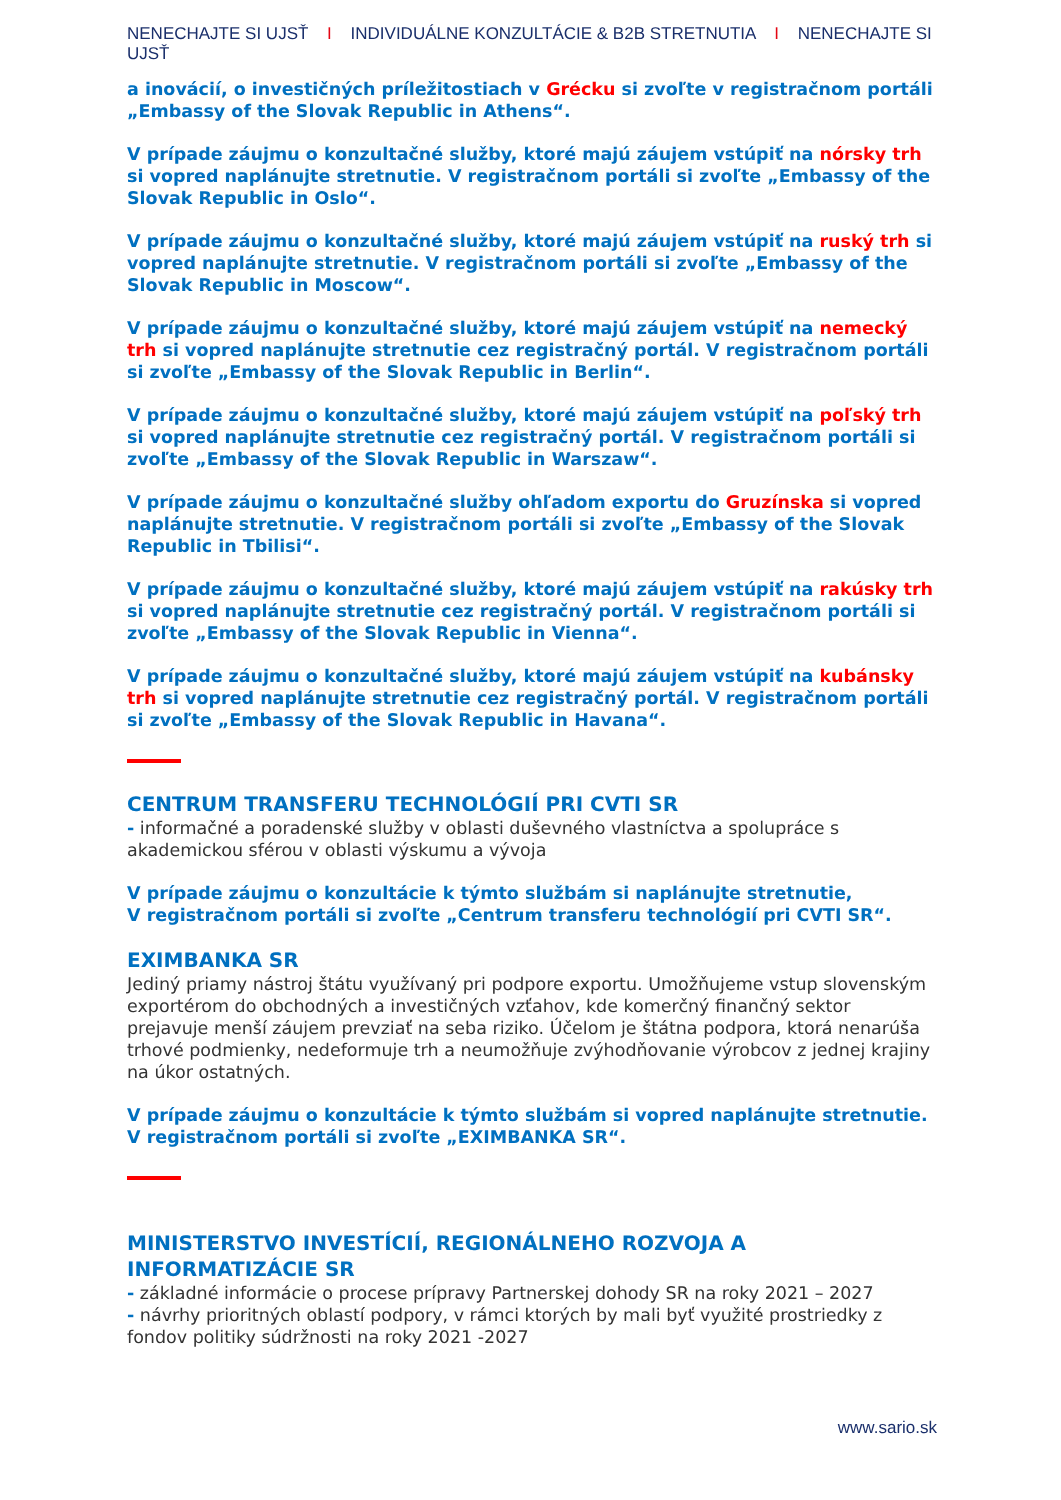NENECHAJTE SI UJSŤ I INDIVIDUÁLNE KONZULTÁCIE & B2B STRETNUTIA I NENECHAJTE SI UJSŤ
a inovácií, o investičných príležitostiach v Grécku si zvoľte v registračnom portáli „Embassy of the Slovak Republic in Athens“.
V prípade záujmu o konzultačné služby, ktoré majú záujem vstúpiť na nórsky trh si vopred naplánujte stretnutie. V registračnom portáli si zvoľte „Embassy of the Slovak Republic in Oslo“.
V prípade záujmu o konzultačné služby, ktoré majú záujem vstúpiť na ruský trh si vopred naplánujte stretnutie. V registračnom portáli si zvoľte „Embassy of the Slovak Republic in Moscow“.
V prípade záujmu o konzultačné služby, ktoré majú záujem vstúpiť na nemecký trh si vopred naplánujte stretnutie cez registračný portál. V registračnom portáli si zvoľte „Embassy of the Slovak Republic in Berlin“.
V prípade záujmu o konzultačné služby, ktoré majú záujem vstúpiť na poľský trh si vopred naplánujte stretnutie cez registračný portál. V registračnom portáli si zvoľte „Embassy of the Slovak Republic in Warszaw“.
V prípade záujmu o konzultačné služby ohľadom exportu do Gruzínska si vopred naplánujte stretnutie. V registračnom portáli si zvoľte „Embassy of the Slovak Republic in Tbilisi“.
V prípade záujmu o konzultačné služby, ktoré majú záujem vstúpiť na rakúsky trh si vopred naplánujte stretnutie cez registračný portál. V registračnom portáli si zvoľte „Embassy of the Slovak Republic in Vienna“.
V prípade záujmu o konzultačné služby, ktoré majú záujem vstúpiť na kubánsky trh si vopred naplánujte stretnutie cez registračný portál. V registračnom portáli si zvoľte „Embassy of the Slovak Republic in Havana“.
CENTRUM TRANSFERU TECHNOLÓGIÍ PRI CVTI SR
- informačné a poradenské služby v oblasti duševného vlastníctva a spolupráce s akademickou sférou v oblasti výskumu a vývoja
V prípade záujmu o konzultácie k týmto službám si naplánujte stretnutie,
V registračnom portáli si zvoľte „Centrum transferu technológií pri CVTI SR“.
EXIMBANKA SR
Jediný priamy nástroj štátu využívaný pri podpore exportu. Umožňujeme vstup slovenským exportérom do obchodných a investičných vzťahov, kde komerčný finančný sektor prejavuje menší záujem prevziať na seba riziko. Účelom je štátna podpora, ktorá nenarúša trhové podmienky, nedeformuje trh a neumožňuje zvýhodňovanie výrobcov z jednej krajiny na úkor ostatných.
V prípade záujmu o konzultácie k týmto službám si vopred naplánujte stretnutie. V registračnom portáli si zvoľte „EXIMBANKA SR“.
MINISTERSTVO INVESTÍCIÍ, REGIONÁLNEHO ROZVOJA A INFORMATIZÁCIE SR
- základné informácie o procese prípravy Partnerskej dohody SR na roky 2021 – 2027
- návrhy prioritných oblastí podpory, v rámci ktorých by mali byť využité prostriedky z fondov politiky súdržnosti na roky 2021 -2027
www.sario.sk